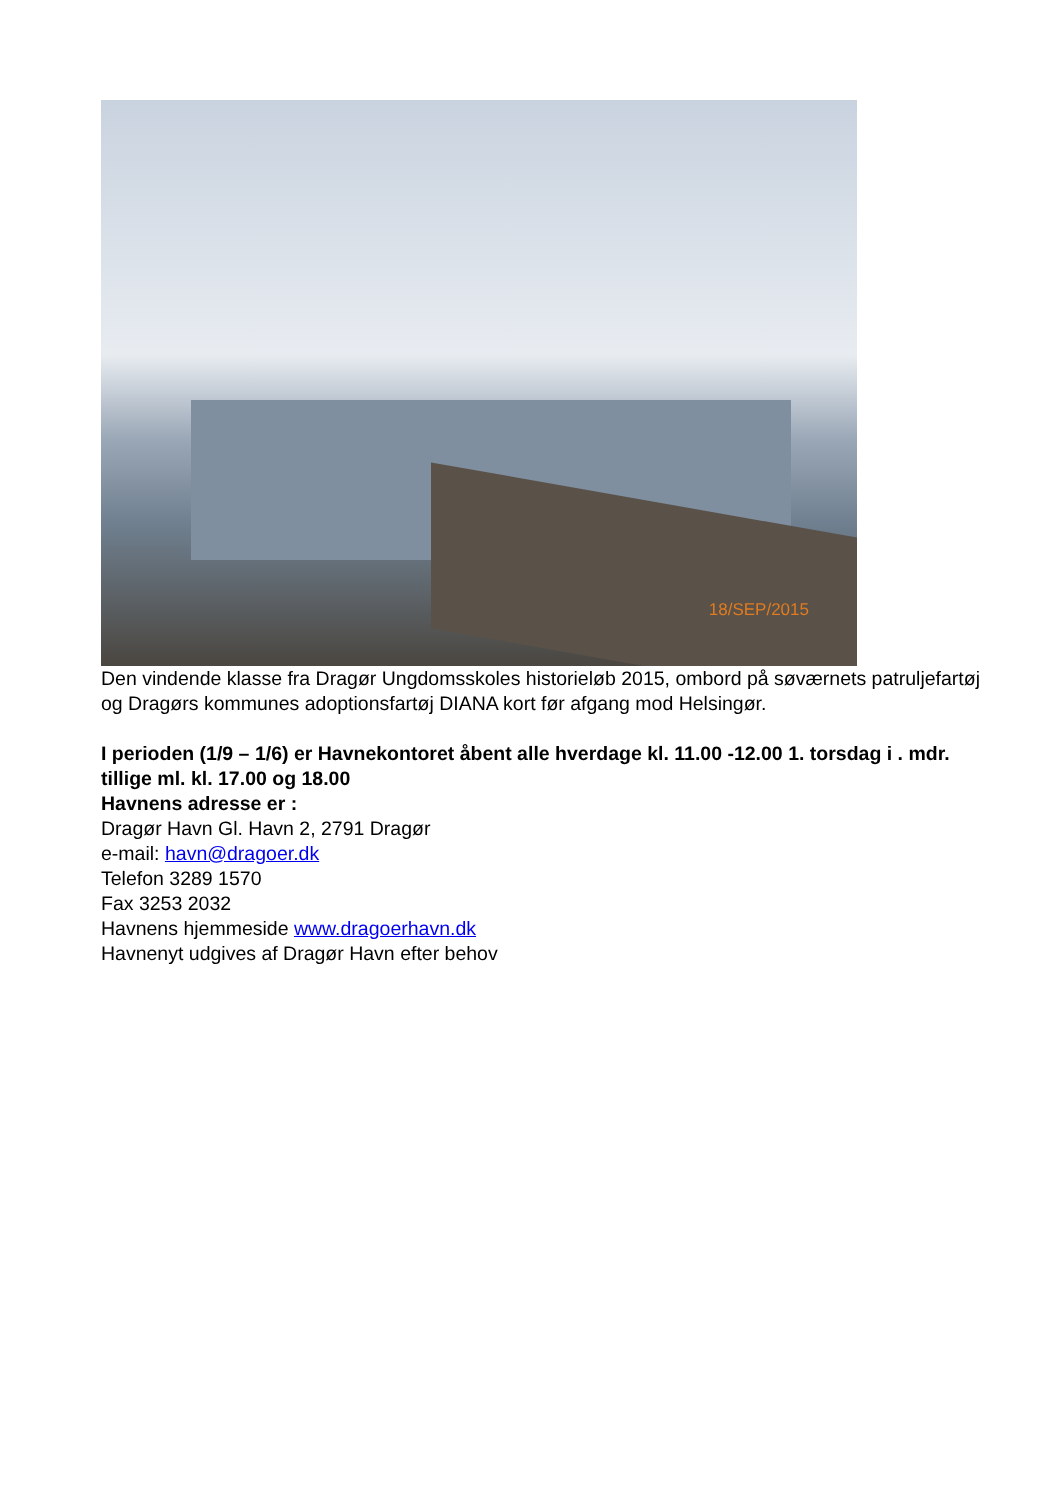18/SEP/2015
Den vindende klasse fra Dragør Ungdomsskoles historieløb 2015, ombord på søværnets patruljefartøj og Dragørs kommunes adoptionsfartøj DIANA kort før afgang mod Helsingør.
I perioden (1/9 – 1/6) er Havnekontoret åbent alle hverdage kl. 11.00 -12.00 1. torsdag i . mdr. tillige ml. kl. 17.00 og 18.00
Havnens adresse er :
Dragør Havn Gl. Havn 2, 2791 Dragør
e-mail: havn@dragoer.dk
Telefon 3289 1570
Fax 3253 2032
Havnens hjemmeside www.dragoerhavn.dk
Havnenyt udgives af Dragør Havn efter behov